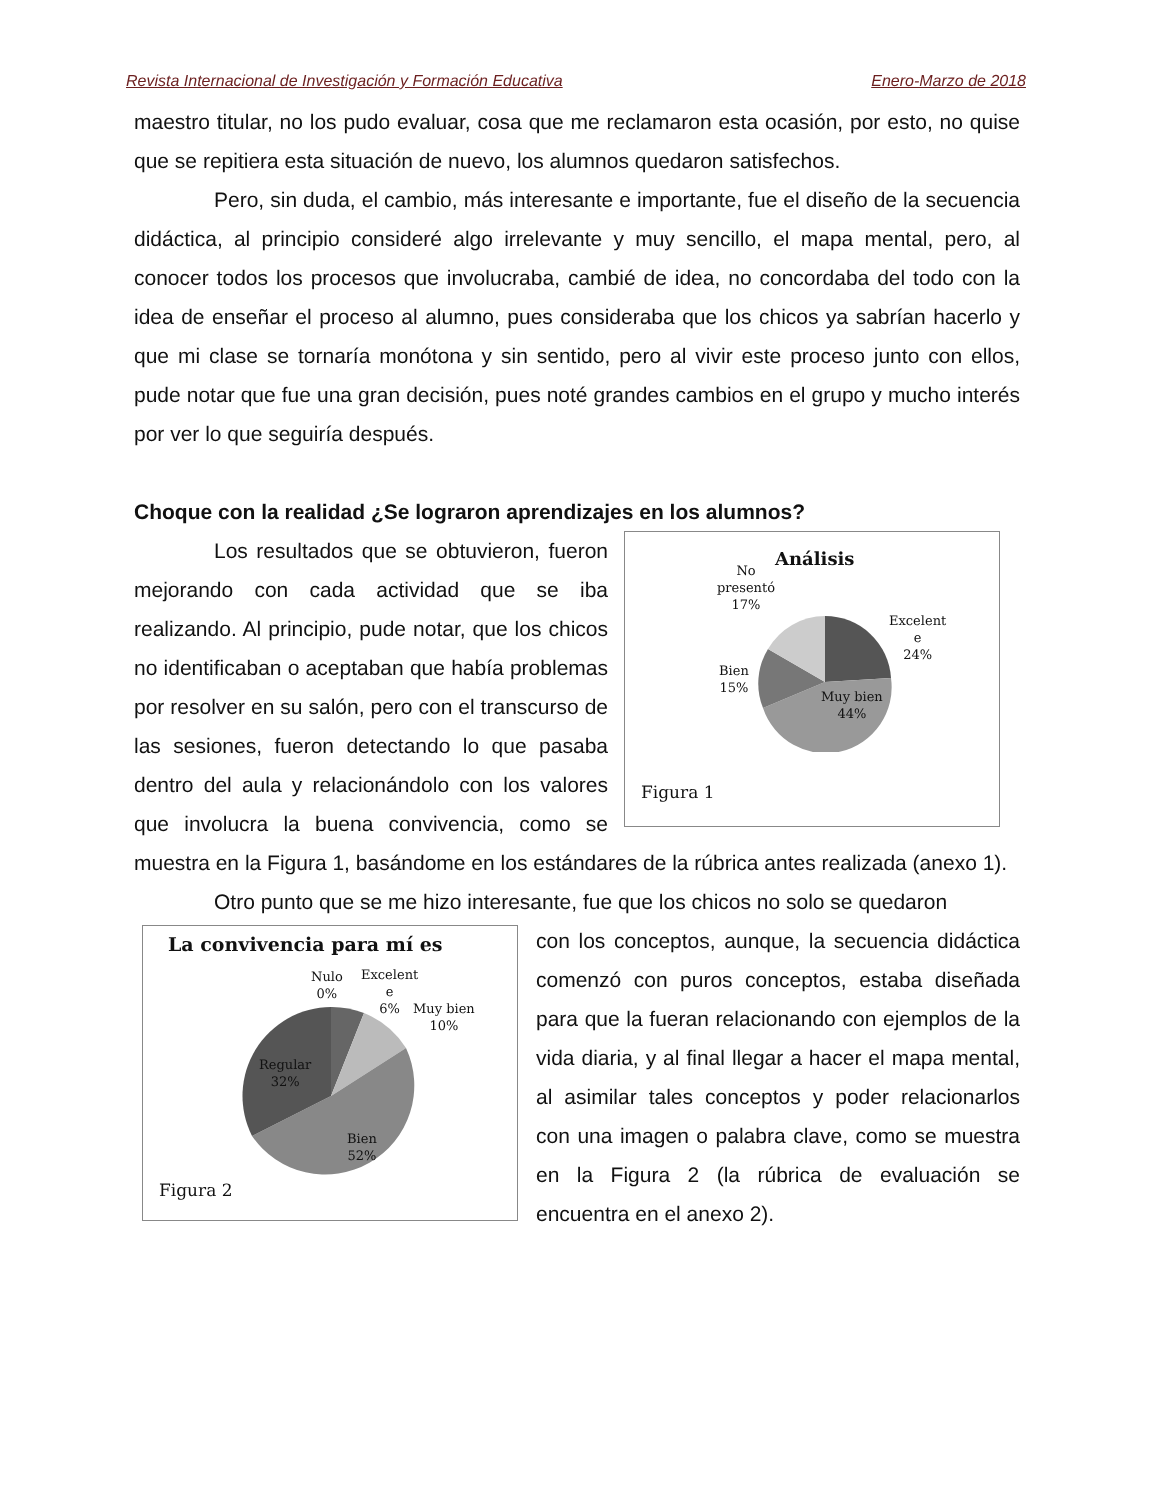Revista Internacional de Investigación y Formación Educativa Enero-Marzo de 2018
maestro titular, no los pudo evaluar, cosa que me reclamaron esta ocasión, por esto, no quise que se repitiera esta situación de nuevo, los alumnos quedaron satisfechos.
Pero, sin duda, el cambio, más interesante e importante, fue el diseño de la secuencia didáctica, al principio consideré algo irrelevante y muy sencillo, el mapa mental, pero, al conocer todos los procesos que involucraba, cambié de idea, no concordaba del todo con la idea de enseñar el proceso al alumno, pues consideraba que los chicos ya sabrían hacerlo y que mi clase se tornaría monótona y sin sentido, pero al vivir este proceso junto con ellos, pude notar que fue una gran decisión, pues noté grandes cambios en el grupo y mucho interés por ver lo que seguiría después.
Choque con la realidad ¿Se lograron aprendizajes en los alumnos?
Análisis
No
presentó
17%
Excelent
e
24%
Bien
15%
Muy bien
44%
Figura 1
Los resultados que se obtuvieron, fueron mejorando con cada actividad que se iba realizando. Al principio, pude notar, que los chicos no identificaban o aceptaban que había problemas por resolver en su salón, pero con el transcurso de las sesiones, fueron detectando lo que pasaba dentro del aula y relacionándolo con los valores que involucra la buena convivencia, como se muestra en la Figura 1, basándome en los estándares de la rúbrica antes realizada (anexo 1).
Otro punto que se me hizo interesante, fue que los chicos no solo se quedaron
La convivencia para mí es
Nulo
0%
Excelent
e
6%
Muy bien
10%
Regular
32%
Bien
52%
Figura 2
con los conceptos, aunque, la secuencia didáctica comenzó con puros conceptos, estaba diseñada para que la fueran relacionando con ejemplos de la vida diaria, y al final llegar a hacer el mapa mental, al asimilar tales conceptos y poder relacionarlos con una imagen o palabra clave, como se muestra en la Figura 2 (la rúbrica de evaluación se encuentra en el anexo 2).